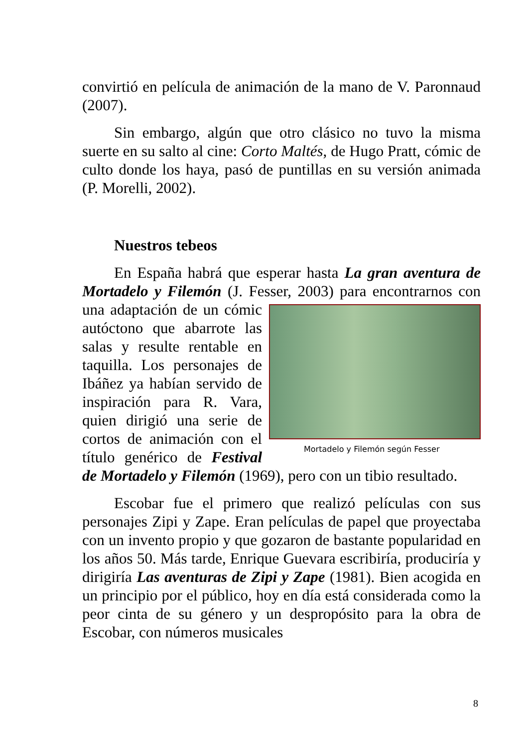convirtió en película de animación de la mano de V. Paronnaud (2007).
Sin embargo, algún que otro clásico no tuvo la misma suerte en su salto al cine: Corto Maltés, de Hugo Pratt, cómic de culto donde los haya, pasó de puntillas en su versión animada (P. Morelli, 2002).
Nuestros tebeos
En España habrá que esperar hasta La gran aventura de Mortadelo y Filemón (J. Fesser, 2003) para encontrarnos Mortadelo y Filemón según Fesser con una adaptación de un cómic autóctono que abarrote las salas y resulte rentable en taquilla. Los personajes de Ibáñez ya habían servido de inspiración para R. Vara, quien dirigió una serie de cortos de animación con el título genérico de Festival de Mortadelo y Filemón (1969), pero con un tibio resultado.
Escobar fue el primero que realizó películas con sus personajes Zipi y Zape. Eran películas de papel que proyectaba con un invento propio y que gozaron de bastante popularidad en los años 50. Más tarde, Enrique Guevara escribiría, produciría y dirigiría Las aventuras de Zipi y Zape (1981). Bien acogida en un principio por el público, hoy en día está considerada como la peor cinta de su género y un despropósito para la obra de Escobar, con números musicales
8